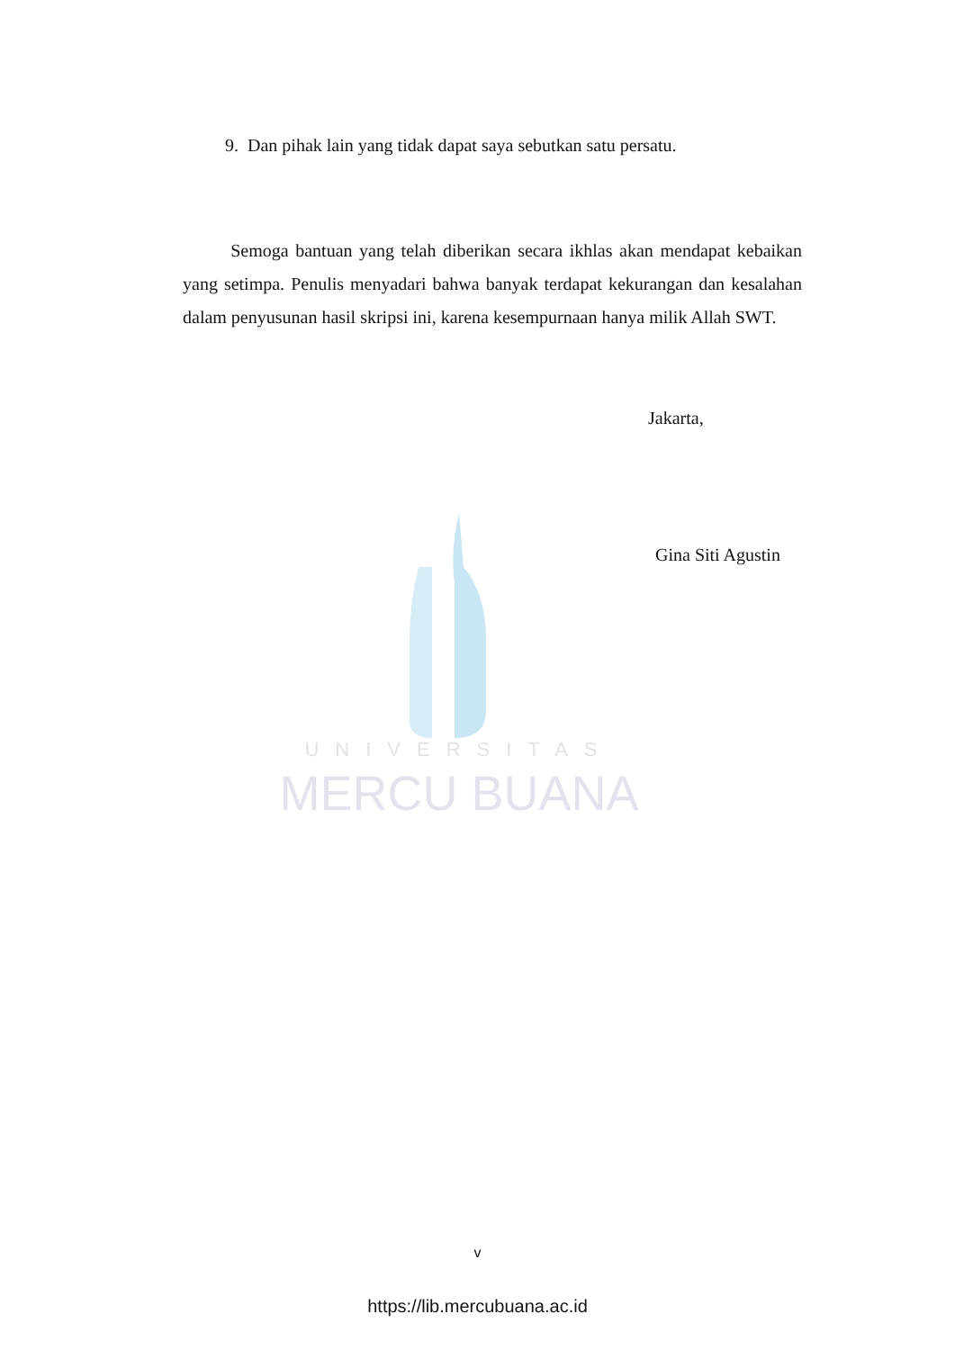UNIVERSITAS
MERCU BUANA
9. Dan pihak lain yang tidak dapat saya sebutkan satu persatu.
Semoga bantuan yang telah diberikan secara ikhlas akan mendapat kebaikan yang setimpa. Penulis menyadari bahwa banyak terdapat kekurangan dan kesalahan dalam penyusunan hasil skripsi ini, karena kesempurnaan hanya milik Allah SWT.
Jakarta,
Gina Siti Agustin
v
https://lib.mercubuana.ac.id